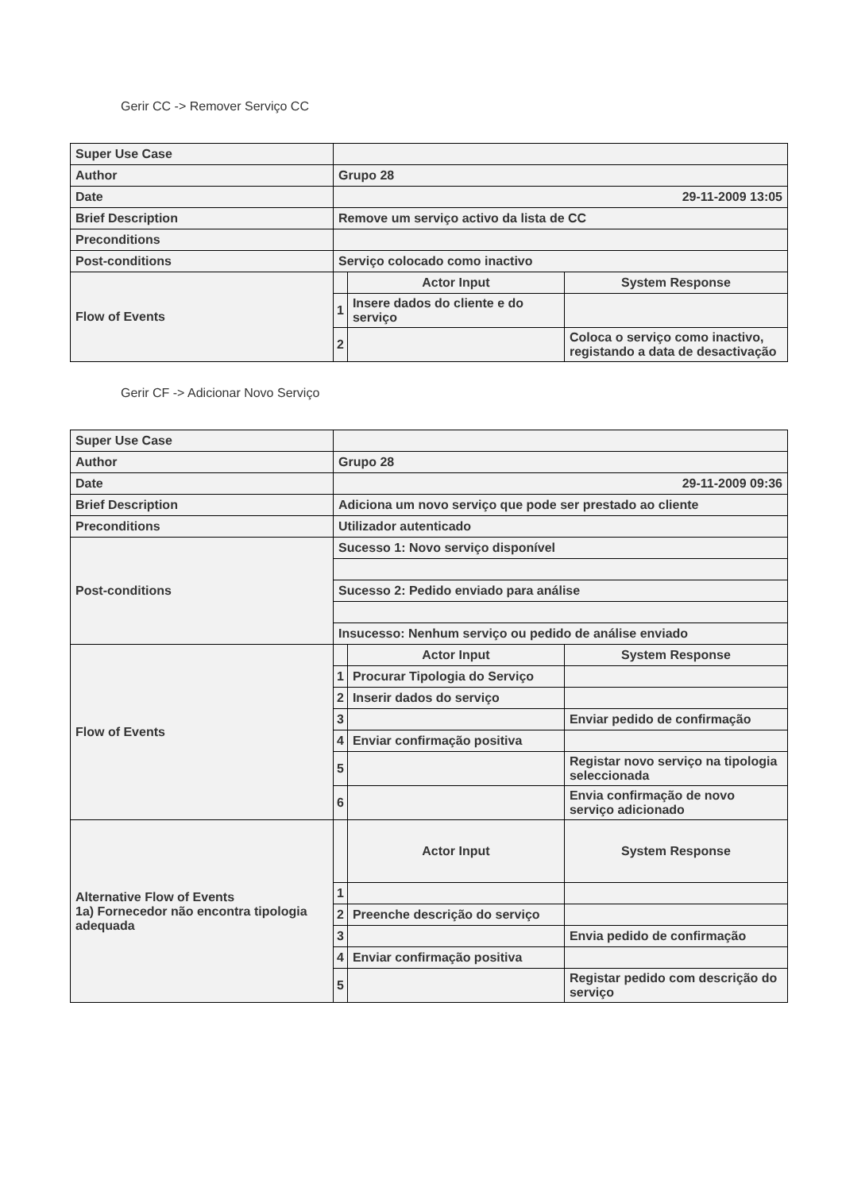Gerir CC -> Remover Serviço CC
| Super Use Case | | | |
| Author | Grupo 28 | | |
| Date | 29-11-2009 13:05 | | |
| Brief Description | Remove um serviço activo da lista de CC | | |
| Preconditions | | | |
| Post-conditions | Serviço colocado como inactivo | | |
| Flow of Events | | Actor Input | System Response |
| | 1 | Insere dados do cliente e do serviço | |
| | 2 | | Coloca o serviço como inactivo, registando a data de desactivação |
Gerir CF -> Adicionar Novo Serviço
| Super Use Case | | | |
| Author | Grupo 28 | | |
| Date | 29-11-2009 09:36 | | |
| Brief Description | Adiciona um novo serviço que pode ser prestado ao cliente | | |
| Preconditions | Utilizador autenticado | | |
| Post-conditions | Sucesso 1: Novo serviço disponível | | |
| | Sucesso 2: Pedido enviado para análise | | |
| | Insucesso: Nenhum serviço ou pedido de análise enviado | | |
| Flow of Events | | Actor Input | System Response |
| | 1 | Procurar Tipologia do Serviço | |
| | 2 | Inserir dados do serviço | |
| | 3 | | Enviar pedido de confirmação |
| | 4 | Enviar confirmação positiva | |
| | 5 | | Registar novo serviço na tipologia seleccionada |
| | 6 | | Envia confirmação de novo serviço adicionado |
| Alternative Flow of Events 1a) Fornecedor não encontra tipologia adequada | | Actor Input | System Response |
| | 1 | | |
| | 2 | Preenche descrição do serviço | |
| | 3 | | Envia pedido de confirmação |
| | 4 | Enviar confirmação positiva | |
| | 5 | | Registar pedido com descrição do serviço |